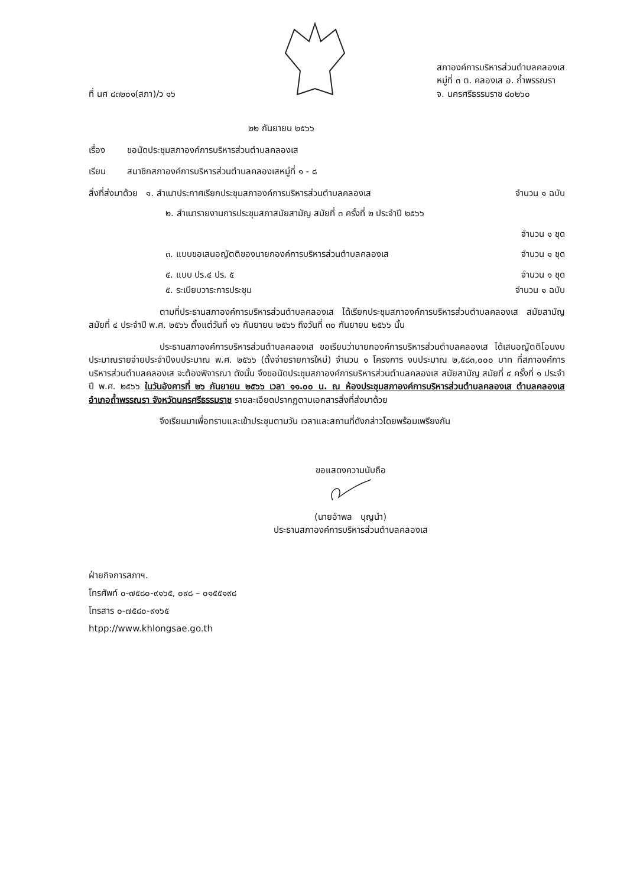ที่ นศ ๘๓๒๐๑(สภา)/ว ๑๖
สภาองค์การบริหารส่วนตำบลคลองเส
หมู่ที่ ๓ ต. คลองเส อ. ถ้ำพรรณรา
จ. นครศรีธรรมราช ๘๐๒๖๐
๒๒ กันยายน ๒๕๖๖
เรื่อง ขอนัดประชุมสภาองค์การบริหารส่วนตำบลคลองเส
เรียน สมาชิกสภาองค์การบริหารส่วนตำบลคลองเสหมู่ที่ ๑ - ๘
สิ่งที่ส่งมาด้วย ๑. สำเนาประกาศเรียกประชุมสภาองค์การบริหารส่วนตำบลคลองเส จำนวน ๑ ฉบับ
๒. สำเนารายงานการประชุมสภาสมัยสามัญ สมัยที่ ๓ ครั้งที่ ๒ ประจำปี ๒๕๖๖
จำนวน ๑ ชุด
๓. แบบขอเสนอญัตติของนายกองค์การบริหารส่วนตำบลคลองเส จำนวน ๑ ชุด
๔. แบบ ปร.๔ ปร. ๕ จำนวน ๑ ชุด
๕. ระเบียบวาระการประชุม จำนวน ๑ ฉบับ
ตามที่ประธานสภาองค์การบริหารส่วนตำบลคลองเส ได้เรียกประชุมสภาองค์การบริหารส่วนตำบลคลองเส สมัยสามัญ สมัยที่ ๔ ประจำปี พ.ศ. ๒๕๖๖ ตั้งแต่วันที่ ๑๖ กันยายน ๒๕๖๖ ถึงวันที่ ๓๐ กันยายน ๒๕๖๖ นั้น
ประธานสภาองค์การบริหารส่วนตำบลคลองเส ขอเรียนว่านายกองค์การบริหารส่วนตำบลคลองเส ได้เสนอญัตติโอนงบประมาณรายจ่ายประจำปีงบประมาณ พ.ศ. ๒๕๖๖ (ตั้งจ่ายรายการใหม่) จำนวน ๑ โครงการ งบประมาณ ๒,๕๘๓,๐๐๐ บาท ที่สภาองค์การบริหารส่วนตำบลคลองเส จะต้องพิจารณา ดังนั้น จึงขอนัดประชุมสภาองค์การบริหารส่วนตำบลคลองเส สมัยสามัญ สมัยที่ ๔ ครั้งที่ ๑ ประจำปี พ.ศ. ๒๕๖๖ ในวันอังคารที่ ๒๖ กันยายน ๒๕๖๖ เวลา ๑๑.๐๐ น. ณ ห้องประชุมสภาองค์การบริหารส่วนตำบลคลองเส ตำบลคลองเส อำเภอถ้ำพรรณรา จังหวัดนครศรีธรรมราช รายละเอียดปรากฏตามเอกสารสิ่งที่ส่งมาด้วย
จึงเรียนมาเพื่อทราบและเข้าประชุมตามวัน เวลาและสถานที่ดังกล่าวโดยพร้อมเพรียงกัน
ขอแสดงความนับถือ
(นายอำพล บุญนำ)
ประธานสภาองค์การบริหารส่วนตำบลคลองเส
ฝ่ายกิจการสภาฯ.
โทรศัพท์ ๐-๗๕๘๐-๙๑๖๕, ๐๙๘ – ๐๑๕๕๑๙๘
โทรสาร ๐-๗๕๘๐-๙๑๖๕
htpp://www.khlongsae.go.th